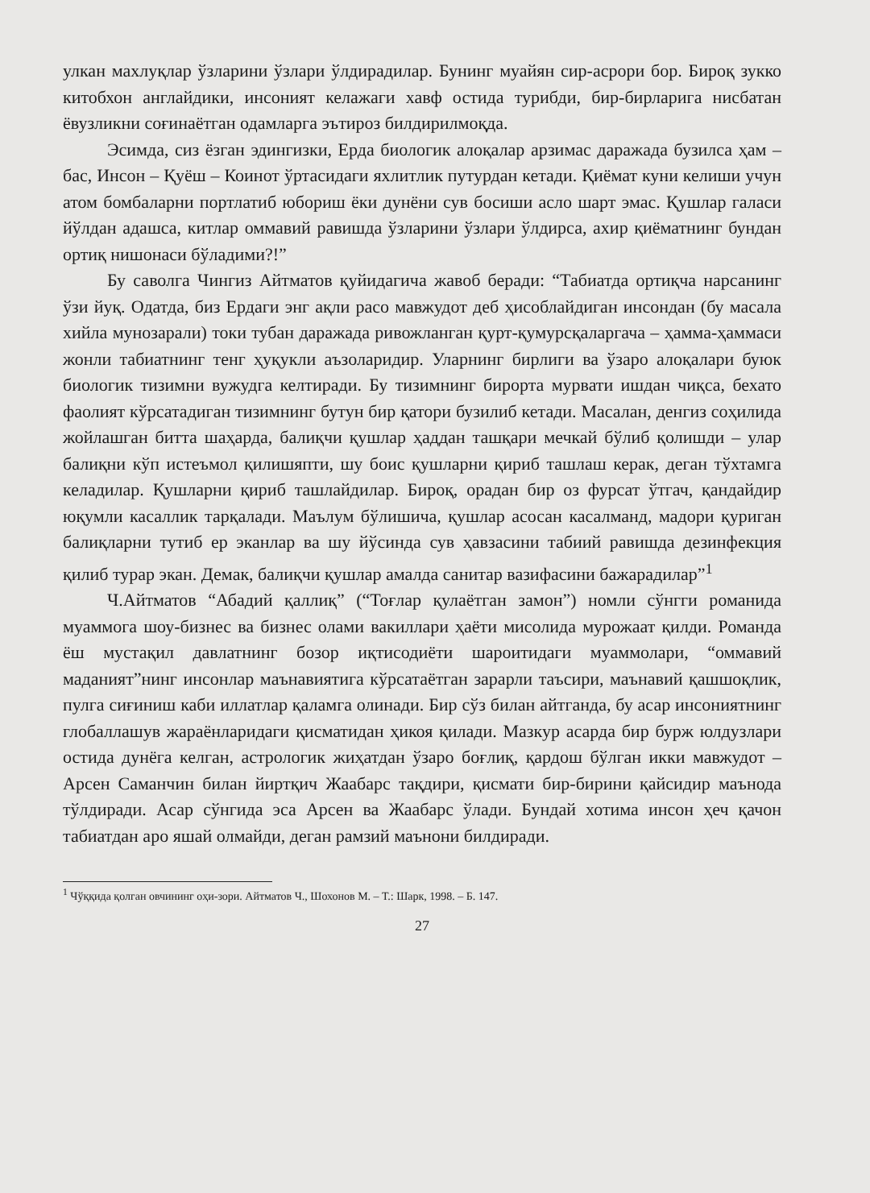улкан махлуқлар ўзларини ўзлари ўлдирадилар. Бунинг муайян сир-асрори бор. Бироқ зукко китобхон англайдики, инсоният келажаги хавф остида турибди, бир-бирларига нисбатан ёвузликни соғинаётган одамларга эътироз билдирилмоқда.
Эсимда, сиз ёзган эдингизки, Ерда биологик алоқалар арзимас даражада бузилса ҳам – бас, Инсон – Қуёш – Коинот ўртасидаги яхлитлик путурдан кетади. Қиёмат куни келиши учун атом бомбаларни портлатиб юбориш ёки дунёни сув босиши асло шарт эмас. Қушлар галаси йўлдан адашса, китлар оммавий равишда ўзларини ўзлари ўлдирса, ахир қиёматнинг бундан ортиқ нишонаси бўладими?!”
Бу саволга Чингиз Айтматов қуйидагича жавоб беради: “Табиатда ортиқча нарсанинг ўзи йуқ. Одатда, биз Ердаги энг ақли расо мавжудот деб ҳисоблайдиган инсондан (бу масала хийла мунозарали) токи тубан даражада ривожланган қурт-қумурсқаларгача – ҳамма-ҳаммаси жонли табиатнинг тенг ҳуқукли аъзоларидир. Уларнинг бирлиги ва ўзаро алоқалари буюк биологик тизимни вужудга келтиради. Бу тизимнинг бирорта мурвати ишдан чиқса, бехато фаолият кўрсатадиган тизимнинг бутун бир қатори бузилиб кетади. Масалан, денгиз соҳилида жойлашган битта шаҳарда, балиқчи қушлар ҳаддан ташқари мечкай бўлиб қолишди – улар балиқни кўп истеъмол қилишяпти, шу боис қушларни қириб ташлаш керак, деган тўхтамга келадилар. Қушларни қириб ташлайдилар. Бироқ, орадан бир оз фурсат ўтгач, қандайдир юқумли касаллик тарқалади. Маълум бўлишича, қушлар асосан касалманд, мадори қуриган балиқларни тутиб ер эканлар ва шу йўсинда сув ҳавзасини табиий равишда дезинфекция қилиб турар экан. Демак, балиқчи қушлар амалда санитар вазифасини бажарадилар”<sup>1</sup>
Ч.Айтматов “Абадий қаллиқ” (“Тоғлар қулаётган замон”) номли сўнгги романида муаммога шоу-бизнес ва бизнес олами вакиллари ҳаёти мисолида мурожаат қилди. Романда ёш мустақил давлатнинг бозор иқтисодиёти шароитидаги муаммолари, “оммавий маданият”нинг инсонлар маънавиятига кўрсатаётган зарарли таъсири, маънавий қашшоқлик, пулга сиғиниш каби иллатлар қаламга олинади. Бир сўз билан айтганда, бу асар инсониятнинг глобаллашув жараёнларидаги қисматидан ҳикоя қилади. Мазкур асарда бир бурж юлдузлари остида дунёга келган, астрологик жиҳатдан ўзаро боғлиқ, қардош бўлган икки мавжудот – Арсен Саманчин билан йиртқич Жаабарс тақдири, қисмати бир-бирини қайсидир маънода тўлдиради. Асар сўнгида эса Арсен ва Жаабарс ўлади. Бундай хотима инсон ҳеч қачон табиатдан аро яшай олмайди, деган рамзий маънони билдиради.
<sup>1</sup> Чўққида қолган овчининг оҳи-зори. Айтматов Ч., Шохонов М. – Т.: Шарк, 1998. – Б. 147.
27